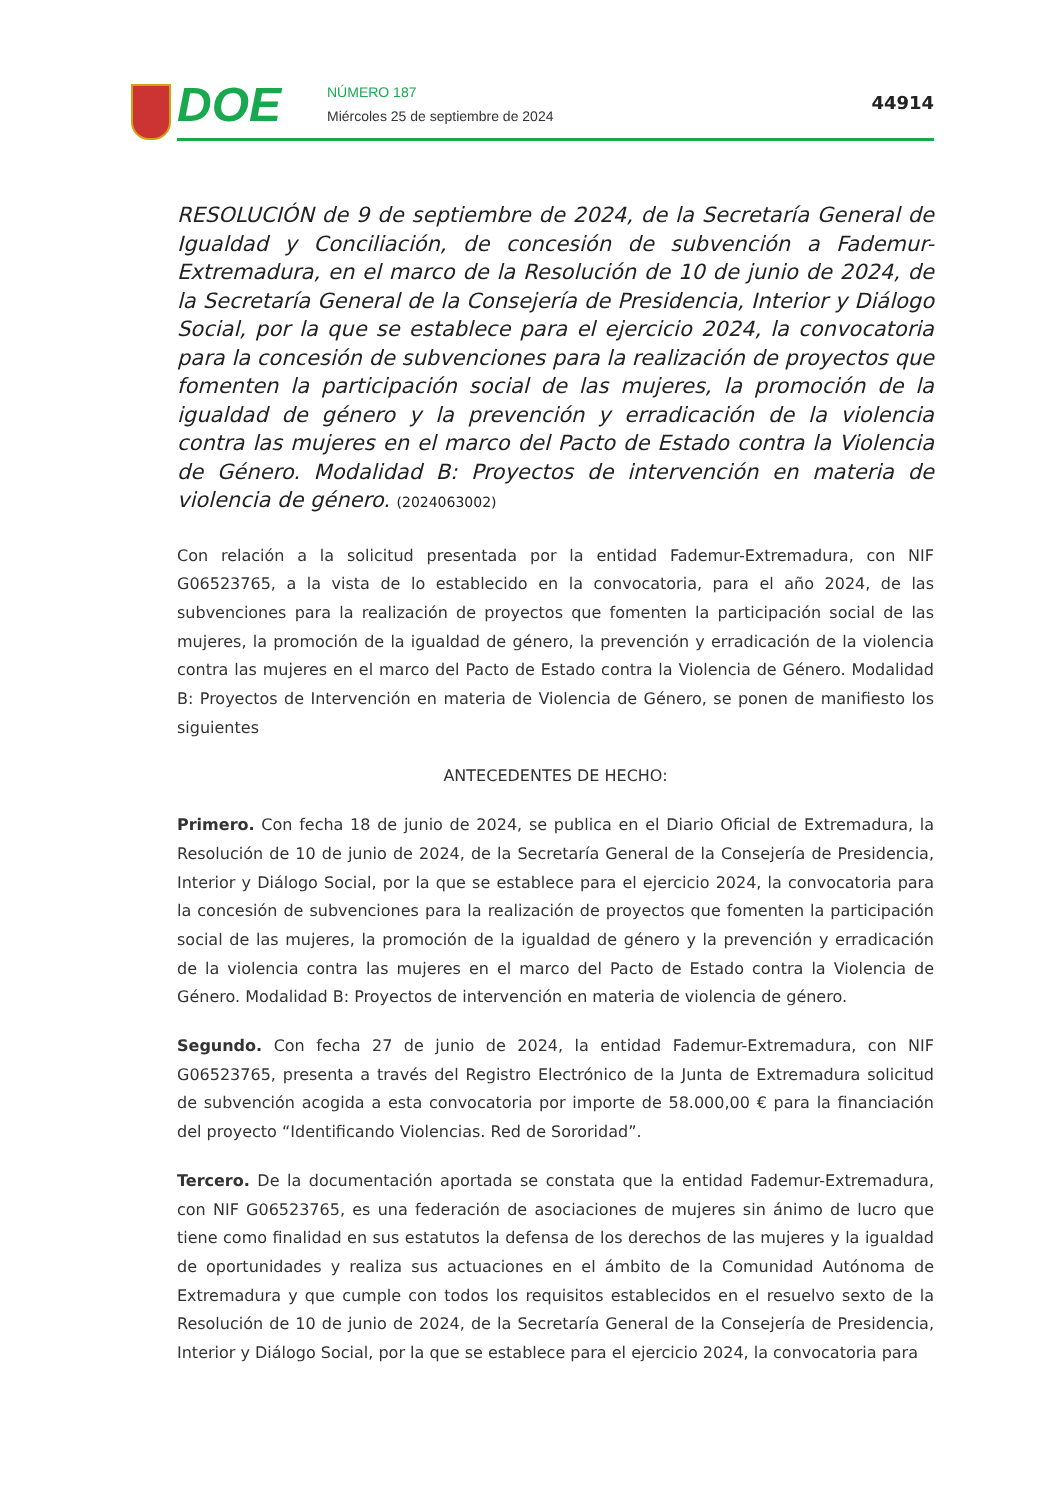DOE
NÚMERO 187
Miércoles 25 de septiembre de 2024
44914
RESOLUCIÓN de 9 de septiembre de 2024, de la Secretaría General de Igualdad y Conciliación, de concesión de subvención a Fademur-Extremadura, en el marco de la Resolución de 10 de junio de 2024, de la Secretaría General de la Consejería de Presidencia, Interior y Diálogo Social, por la que se establece para el ejercicio 2024, la convocatoria para la concesión de subvenciones para la realización de proyectos que fomenten la participación social de las mujeres, la promoción de la igualdad de género y la prevención y erradicación de la violencia contra las mujeres en el marco del Pacto de Estado contra la Violencia de Género. Modalidad B: Proyectos de intervención en materia de violencia de género. (2024063002)
Con relación a la solicitud presentada por la entidad Fademur-Extremadura, con NIF G06523765, a la vista de lo establecido en la convocatoria, para el año 2024, de las subvenciones para la realización de proyectos que fomenten la participación social de las mujeres, la promoción de la igualdad de género, la prevención y erradicación de la violencia contra las mujeres en el marco del Pacto de Estado contra la Violencia de Género. Modalidad B: Proyectos de Intervención en materia de Violencia de Género, se ponen de manifiesto los siguientes
ANTECEDENTES DE HECHO:
Primero. Con fecha 18 de junio de 2024, se publica en el Diario Oficial de Extremadura, la Resolución de 10 de junio de 2024, de la Secretaría General de la Consejería de Presidencia, Interior y Diálogo Social, por la que se establece para el ejercicio 2024, la convocatoria para la concesión de subvenciones para la realización de proyectos que fomenten la participación social de las mujeres, la promoción de la igualdad de género y la prevención y erradicación de la violencia contra las mujeres en el marco del Pacto de Estado contra la Violencia de Género. Modalidad B: Proyectos de intervención en materia de violencia de género.
Segundo. Con fecha 27 de junio de 2024, la entidad Fademur-Extremadura, con NIF G06523765, presenta a través del Registro Electrónico de la Junta de Extremadura solicitud de subvención acogida a esta convocatoria por importe de 58.000,00 € para la financiación del proyecto “Identificando Violencias. Red de Sororidad”.
Tercero. De la documentación aportada se constata que la entidad Fademur-Extremadura, con NIF G06523765, es una federación de asociaciones de mujeres sin ánimo de lucro que tiene como finalidad en sus estatutos la defensa de los derechos de las mujeres y la igualdad de oportunidades y realiza sus actuaciones en el ámbito de la Comunidad Autónoma de Extremadura y que cumple con todos los requisitos establecidos en el resuelvo sexto de la Resolución de 10 de junio de 2024, de la Secretaría General de la Consejería de Presidencia, Interior y Diálogo Social, por la que se establece para el ejercicio 2024, la convocatoria para